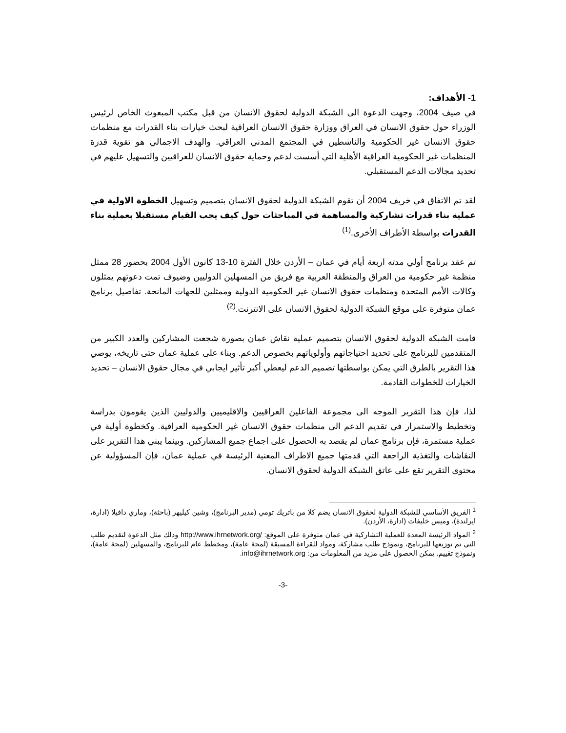1- الأهداف:
في صيف 2004، وجهت الدعوة الى الشبكة الدولية لحقوق الانسان من قبل مكتب المبعوث الخاص لرئيس الوزراء حول حقوق الانسان في العراق ووزارة حقوق الانسان العراقية لبحث خيارات بناء القدرات مع منظمات حقوق الانسان غير الحكومية والناشطين في المجتمع المدني العراقي. والهدف الاجمالي هو تقوية قدرة المنظمات غير الحكومية العراقية الأهلية التي أسست لدعم وحماية حقوق الانسان للعراقيين والتسهيل عليهم في تحديد مجالات الدعم المستقبلي.
لقد تم الاتفاق في خريف 2004 أن تقوم الشبكة الدولية لحقوق الانسان بتصميم وتسهيل الخطوة الاولية في عملية بناء قدرات تشاركية والمساهمة في المباحثات حول كيف يجب القيام مستقبلا بعملية بناء القدرات بواسطة الأطراف الأخرى.<sup>(1)</sup>
تم عقد برنامج أولي مدته اربعة أيام في عمان – الأردن خلال الفترة 10-13 كانون الأول 2004 بحضور 28 ممثل منظمة غير حكومية من العراق والمنطقة العربية مع فريق من المسهلين الدوليين وضيوف تمت دعوتهم يمثلون وكالات الأمم المتحدة ومنظمات حقوق الانسان غير الحكومية الدولية وممثلين للجهات المانحة. تفاصيل برنامج عمان متوفرة على موقع الشبكة الدولية لحقوق الانسان على الانترنت.<sup>(2)</sup>
قامت الشبكة الدولية لحقوق الانسان بتصميم عملية نقاش عمان بصورة شجعت المشاركين والعدد الكبير من المتقدمين للبرنامج على تحديد احتياجاتهم وأولوياتهم بخصوص الدعم. وبناء على عملية عمان حتى تاريخه، يوصي هذا التقرير بالطرق التي يمكن بواسطتها تصميم الدعم ليعطي أكبر تأثير ايجابي في مجال حقوق الانسان – تحديد الخيارات للخطوات القادمة.
لذا، فإن هذا التقرير الموجه الى مجموعة الفاعلين العراقيين والاقليميين والدوليين الذين يقومون بدراسة وتخطيط والاستمرار في تقديم الدعم الى منظمات حقوق الانسان غير الحكومية العراقية. وكخطوة أولية في عملية مستمرة، فإن برنامج عمان لم يقصد به الحصول على اجماع جميع المشاركين. وبينما يبني هذا التقرير على النقاشات والتغذية الراجعة التي قدمتها جميع الاطراف المعنية الرئيسة في عملية عمان، فإن المسؤولية عن محتوى التقرير تقع على عاتق الشبكة الدولية لحقوق الانسان.
<sup>1</sup> الفريق الأساسي للشبكة الدولية لحقوق الانسان يضم كلا من باتريك تومي (مدير البرنامج)، وشين كيليهر (باحثة)، وماري دافيلا (ادارة، ايرلندة)، وميس خليفات (ادارة، الأردن).
<sup>2</sup> المواد الرئيسة المعدة للعملية التشاركية في عمان متوفرة على الموقع: /http://www.ihrnetwork.org وذلك مثل الدعوة لتقديم طلب التي تم توزيعها للبرنامج، ونموذج طلب مشاركة، ومواد للقراءة المسبقة (لمحة عامة)، ومخطط عام للبرنامج، والمسهلين (لمحة عامة)، ونموذج تقييم. يمكن الحصول على مزيد من المعلومات من: info@ihrnetwork.org.
-3-